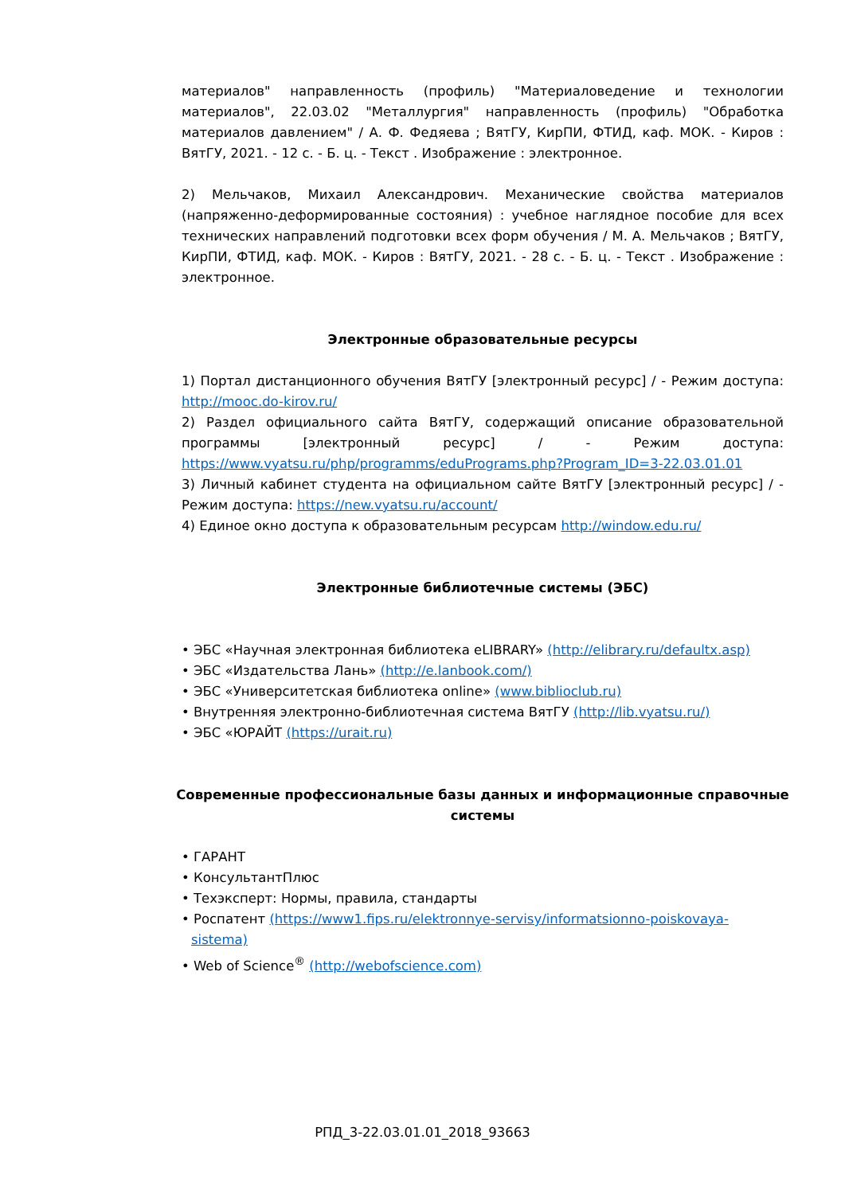материалов" направленность (профиль) "Материаловедение и технологии материалов", 22.03.02 "Металлургия" направленность (профиль) "Обработка материалов давлением" / А. Ф. Федяева ; ВятГУ, КирПИ, ФТИД, каф. МОК. - Киров : ВятГУ, 2021. - 12 с. - Б. ц. - Текст . Изображение : электронное.
2) Мельчаков, Михаил Александрович. Механические свойства материалов (напряженно-деформированные состояния) : учебное наглядное пособие для всех технических направлений подготовки всех форм обучения / М. А. Мельчаков ; ВятГУ, КирПИ, ФТИД, каф. МОК. - Киров : ВятГУ, 2021. - 28 с. - Б. ц. - Текст . Изображение : электронное.
Электронные образовательные ресурсы
1) Портал дистанционного обучения ВятГУ [электронный ресурс] / - Режим доступа: http://mooc.do-kirov.ru/
2) Раздел официального сайта ВятГУ, содержащий описание образовательной программы [электронный ресурс] / - Режим доступа: https://www.vyatsu.ru/php/programms/eduPrograms.php?Program_ID=3-22.03.01.01
3) Личный кабинет студента на официальном сайте ВятГУ [электронный ресурс] / - Режим доступа: https://new.vyatsu.ru/account/
4) Единое окно доступа к образовательным ресурсам http://window.edu.ru/
Электронные библиотечные системы (ЭБС)
• ЭБС «Научная электронная библиотека eLIBRARY» (http://elibrary.ru/defaultx.asp)
• ЭБС «Издательства Лань» (http://e.lanbook.com/)
• ЭБС «Университетская библиотека online» (www.biblioclub.ru)
• Внутренняя электронно-библиотечная система ВятГУ (http://lib.vyatsu.ru/)
• ЭБС «ЮРАЙТ (https://urait.ru)
Современные профессиональные базы данных и информационные справочные системы
• ГАРАНТ
• КонсультантПлюс
• Техэксперт: Нормы, правила, стандарты
• Роспатент (https://www1.fips.ru/elektronnye-servisy/informatsionno-poiskovaya-
sistema)
• Web of Science<sup>®</sup> (http://webofscience.com)
РПД_3-22.03.01.01_2018_93663